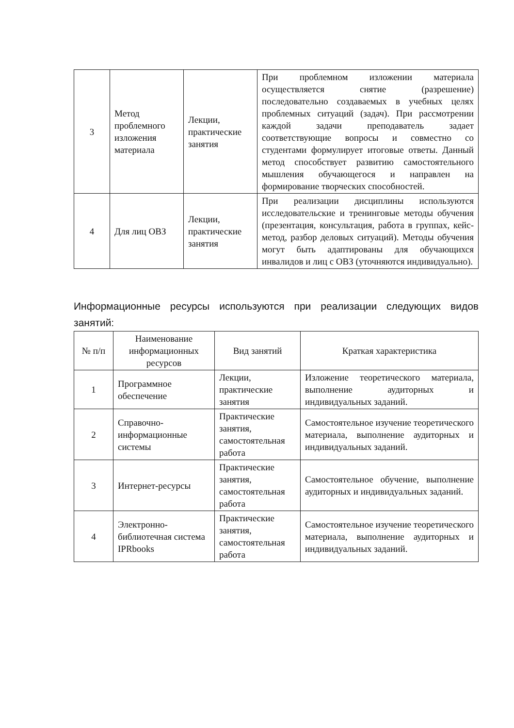| 3 | Метод проблемного изложения материала | Лекции, практические занятия | При проблемном изложении материала осуществляется снятие (разрешение) последовательно создаваемых в учебных целях проблемных ситуаций (задач). При рассмотрении каждой задачи преподаватель задает соответствующие вопросы и совместно со студентами формулирует итоговые ответы. Данный метод способствует развитию самостоятельного мышления обучающегося и направлен на формирование творческих способностей. |
| 4 | Для лиц ОВЗ | Лекции, практические занятия | При реализации дисциплины используются исследовательские и тренинговые методы обучения (презентация, консультация, работа в группах, кейс-метод, разбор деловых ситуаций). Методы обучения могут быть адаптированы для обучающихся инвалидов и лиц с ОВЗ (уточняются индивидуально). |
Информационные ресурсы используются при реализации следующих видов занятий:
| № п/п | Наименование информационных ресурсов | Вид занятий | Краткая характеристика |
| --- | --- | --- | --- |
| 1 | Программное обеспечение | Лекции, практические занятия | Изложение теоретического материала, выполнение аудиторных и индивидуальных заданий. |
| 2 | Справочно-информационные системы | Практические занятия, самостоятельная работа | Самостоятельное изучение теоретического материала, выполнение аудиторных и индивидуальных заданий. |
| 3 | Интернет-ресурсы | Практические занятия, самостоятельная работа | Самостоятельное обучение, выполнение аудиторных и индивидуальных заданий. |
| 4 | Электронно-библиотечная система IPRbooks | Практические занятия, самостоятельная работа | Самостоятельное изучение теоретического материала, выполнение аудиторных и индивидуальных заданий. |